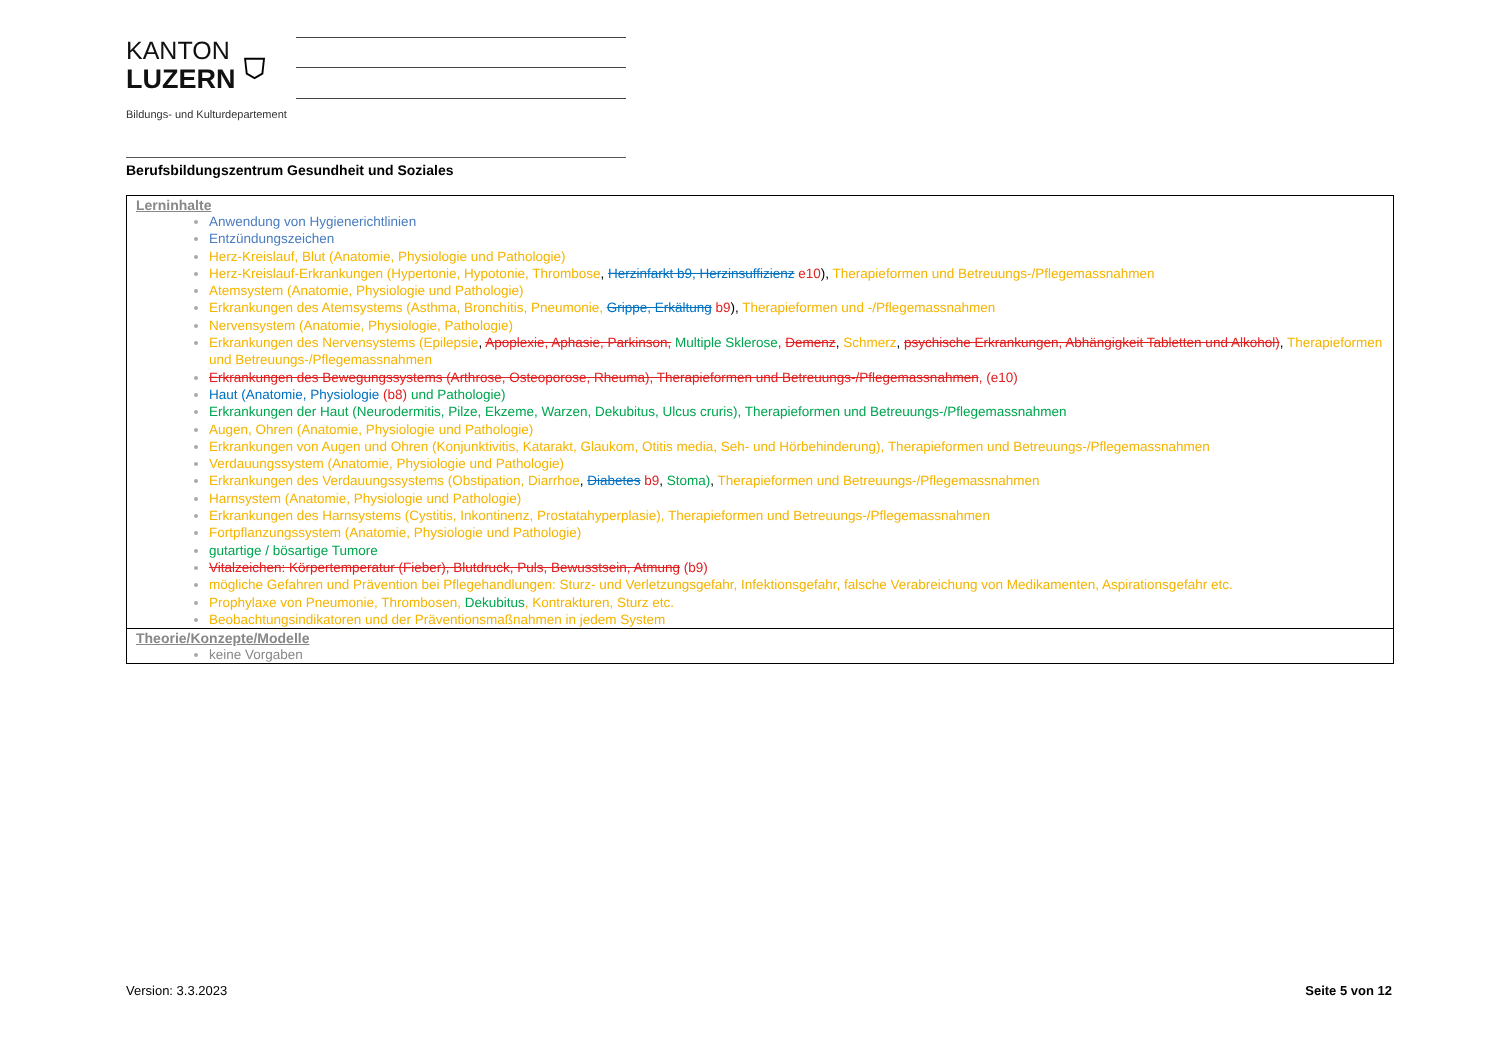KANTON
LUZERN
⛉
Bildungs- und Kulturdepartement
Berufsbildungszentrum Gesundheit und Soziales
Lerninhalte
Anwendung von Hygienerichtlinien
Entzündungszeichen
Herz-Kreislauf, Blut (Anatomie, Physiologie und Pathologie)
Herz-Kreislauf-Erkrankungen (Hypertonie, Hypotonie, Thrombose, Herzinfarkt b9, Herzinsuffizienz e10), Therapieformen und Betreuungs-/Pflegemassnahmen
Atemsystem (Anatomie, Physiologie und Pathologie)
Erkrankungen des Atemsystems (Asthma, Bronchitis, Pneumonie, Grippe, Erkältung b9), Therapieformen und -/Pflegemassnahmen
Nervensystem (Anatomie, Physiologie, Pathologie)
Erkrankungen des Nervensystems (Epilepsie, Apoplexie, Aphasie, Parkinson, Multiple Sklerose, Demenz, Schmerz, psychische Erkrankungen, Abhängigkeit Tabletten und Alkohol), Therapieformen und Betreuungs-/Pflegemassnahmen
Erkrankungen des Bewegungssystems (Arthrose, Osteoporose, Rheuma), Therapieformen und Betreuungs-/Pflegemassnahmen, (e10)
Haut (Anatomie, Physiologie (b8) und Pathologie)
Erkrankungen der Haut (Neurodermitis, Pilze, Ekzeme, Warzen, Dekubitus, Ulcus cruris), Therapieformen und Betreuungs-/Pflegemassnahmen
Augen, Ohren (Anatomie, Physiologie und Pathologie)
Erkrankungen von Augen und Ohren (Konjunktivitis, Katarakt, Glaukom, Otitis media, Seh- und Hörbehinderung), Therapieformen und Betreuungs-/Pflegemassnahmen
Verdauungssystem (Anatomie, Physiologie und Pathologie)
Erkrankungen des Verdauungssystems (Obstipation, Diarrhoe, Diabetes b9, Stoma), Therapieformen und Betreuungs-/Pflegemassnahmen
Harnsystem (Anatomie, Physiologie und Pathologie)
Erkrankungen des Harnsystems (Cystitis, Inkontinenz, Prostatahyperplasie), Therapieformen und Betreuungs-/Pflegemassnahmen
Fortpflanzungssystem (Anatomie, Physiologie und Pathologie)
gutartige / bösartige Tumore
Vitalzeichen: Körpertemperatur (Fieber), Blutdruck, Puls, Bewusstsein, Atmung (b9)
mögliche Gefahren und Prävention bei Pflegehandlungen: Sturz- und Verletzungsgefahr, Infektionsgefahr, falsche Verabreichung von Medikamenten, Aspirationsgefahr etc.
Prophylaxe von Pneumonie, Thrombosen, Dekubitus, Kontrakturen, Sturz etc.
Beobachtungsindikatoren und der Präventionsmaßnahmen in jedem System
Theorie/Konzepte/Modelle
keine Vorgaben
Version: 3.3.2023 Seite 5 von 12